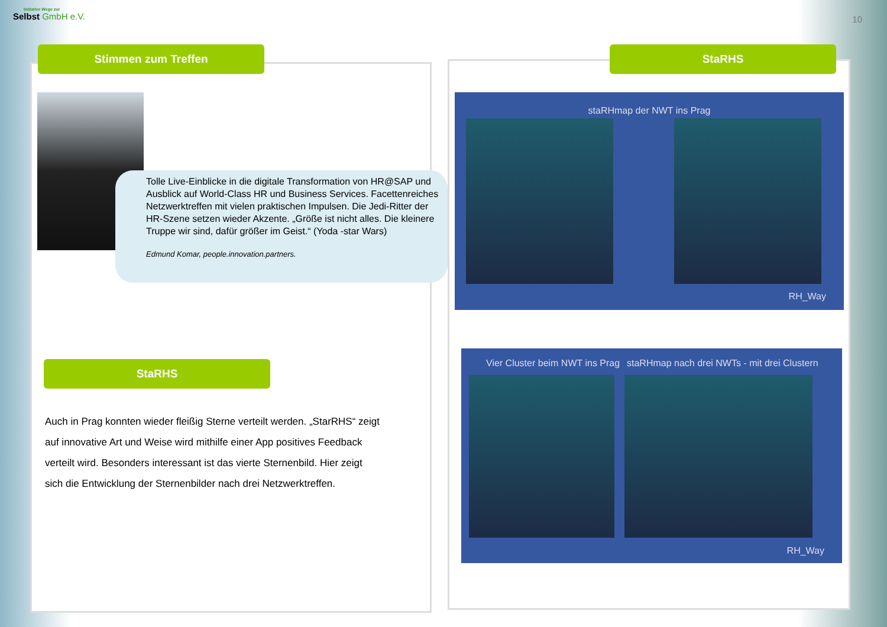Initiative Wege zur
Selbst GmbH e.V.
10
Stimmen zum Treffen StaRHS
Tolle Live-Einblicke in die digitale Transformation von HR@SAP und Ausblick auf World-Class HR und Business Services. Facettenreiches Netzwerktreffen mit vielen praktischen Impulsen. Die Jedi-Ritter der HR-Szene setzen wieder Akzente. „Größe ist nicht alles. Die kleinere Truppe wir sind, dafür größer im Geist.“ (Yoda -star Wars)
Edmund Komar, people.innovation.partners.
StaRHS
Auch in Prag konnten wieder fleißig Sterne verteilt werden. „StarRHS“ zeigt auf innovative Art und Weise wird mithilfe einer App positives Feedback verteilt wird. Besonders interessant ist das vierte Sternenbild. Hier zeigt sich die Entwicklung der Sternenbilder nach drei Netzwerktreffen.
staRHmap der NWT ins Prag
RH_Way
Vier Cluster beim NWT ins Prag
staRHmap nach drei NWTs - mit drei Clustern
RH_Way